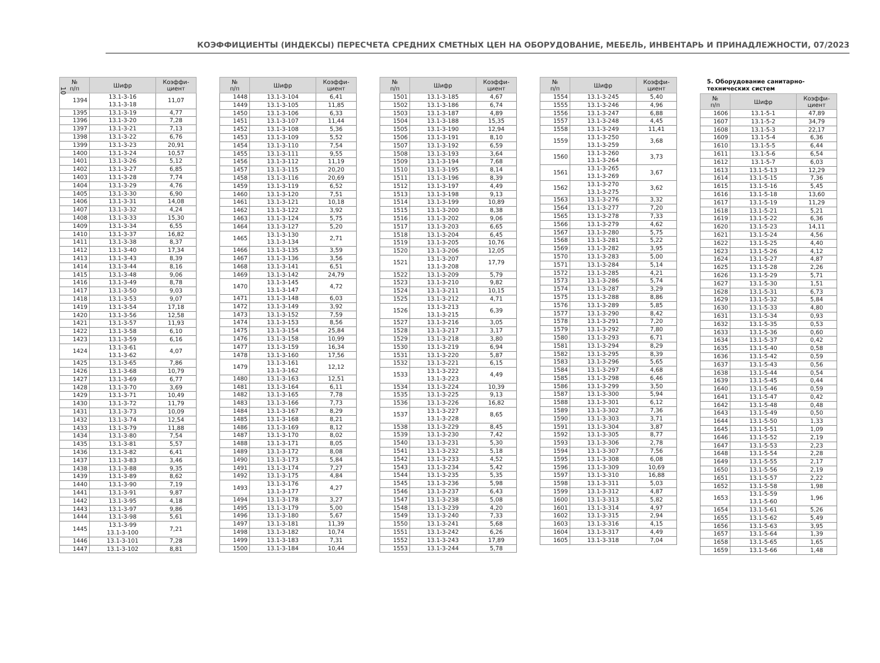10
КОЭФФИЦИЕНТЫ (ИНДЕКСЫ) ПЕРЕСЧЕТА СРЕДНИХ СМЕТНЫХ ЦЕН НА ОБОРУДОВАНИЕ, МЕБЕЛЬ, ИНВЕНТАРЬ И ПРИНАДЛЕЖНОСТИ, 07/2023
| № п/п | Шифр | Коэффи- циент |
| --- | --- | --- |
| 1394 | 13.1-3-16 13.1-3-18 | 11,07 |
| 1395 | 13.1-3-19 | 4,77 |
| 1396 | 13.1-3-20 | 7,28 |
| 1397 | 13.1-3-21 | 7,13 |
| 1398 | 13.1-3-22 | 6,76 |
| 1399 | 13.1-3-23 | 20,91 |
| 1400 | 13.1-3-24 | 10,57 |
| 1401 | 13.1-3-26 | 5,12 |
| 1402 | 13.1-3-27 | 6,85 |
| 1403 | 13.1-3-28 | 7,74 |
| 1404 | 13.1-3-29 | 4,76 |
| 1405 | 13.1-3-30 | 6,90 |
| 1406 | 13.1-3-31 | 14,08 |
| 1407 | 13.1-3-32 | 4,24 |
| 1408 | 13.1-3-33 | 15,30 |
| 1409 | 13.1-3-34 | 6,55 |
| 1410 | 13.1-3-37 | 16,82 |
| 1411 | 13.1-3-38 | 8,37 |
| 1412 | 13.1-3-40 | 17,34 |
| 1413 | 13.1-3-43 | 8,39 |
| 1414 | 13.1-3-44 | 8,16 |
| 1415 | 13.1-3-48 | 9,06 |
| 1416 | 13.1-3-49 | 8,78 |
| 1417 | 13.1-3-50 | 9,03 |
| 1418 | 13.1-3-53 | 9,07 |
| 1419 | 13.1-3-54 | 17,18 |
| 1420 | 13.1-3-56 | 12,58 |
| 1421 | 13.1-3-57 | 11,93 |
| 1422 | 13.1-3-58 | 6,10 |
| 1423 | 13.1-3-59 | 6,16 |
| 1424 | 13.1-3-61 13.1-3-62 | 4,07 |
| 1425 | 13.1-3-65 | 7,86 |
| 1426 | 13.1-3-68 | 10,79 |
| 1427 | 13.1-3-69 | 6,77 |
| 1428 | 13.1-3-70 | 3,69 |
| 1429 | 13.1-3-71 | 10,49 |
| 1430 | 13.1-3-72 | 11,79 |
| 1431 | 13.1-3-73 | 10,09 |
| 1432 | 13.1-3-74 | 12,54 |
| 1433 | 13.1-3-79 | 11,88 |
| 1434 | 13.1-3-80 | 7,54 |
| 1435 | 13.1-3-81 | 5,57 |
| 1436 | 13.1-3-82 | 6,41 |
| 1437 | 13.1-3-83 | 3,46 |
| 1438 | 13.1-3-88 | 9,35 |
| 1439 | 13.1-3-89 | 8,62 |
| 1440 | 13.1-3-90 | 7,19 |
| 1441 | 13.1-3-91 | 9,87 |
| 1442 | 13.1-3-95 | 4,18 |
| 1443 | 13.1-3-97 | 9,86 |
| 1444 | 13.1-3-98 | 5,61 |
| 1445 | 13.1-3-99 13.1-3-100 | 7,21 |
| 1446 | 13.1-3-101 | 7,28 |
| 1447 | 13.1-3-102 | 8,81 |
| № п/п | Шифр | Коэффи- циент |
| --- | --- | --- |
| 1448 | 13.1-3-104 | 6,41 |
| 1449 | 13.1-3-105 | 11,85 |
| 1450 | 13.1-3-106 | 6,33 |
| 1451 | 13.1-3-107 | 11,44 |
| 1452 | 13.1-3-108 | 5,36 |
| 1453 | 13.1-3-109 | 5,52 |
| 1454 | 13.1-3-110 | 7,54 |
| 1455 | 13.1-3-111 | 9,55 |
| 1456 | 13.1-3-112 | 11,19 |
| 1457 | 13.1-3-115 | 20,20 |
| 1458 | 13.1-3-116 | 20,69 |
| 1459 | 13.1-3-119 | 6,52 |
| 1460 | 13.1-3-120 | 7,51 |
| 1461 | 13.1-3-121 | 10,18 |
| 1462 | 13.1-3-122 | 3,92 |
| 1463 | 13.1-3-124 | 5,75 |
| 1464 | 13.1-3-127 | 5,20 |
| 1465 | 13.1-3-130 13.1-3-134 | 2,71 |
| 1466 | 13.1-3-135 | 3,59 |
| 1467 | 13.1-3-136 | 3,56 |
| 1468 | 13.1-3-141 | 6,51 |
| 1469 | 13.1-3-142 | 24,79 |
| 1470 | 13.1-3-145 13.1-3-147 | 4,72 |
| 1471 | 13.1-3-148 | 6,03 |
| 1472 | 13.1-3-149 | 3,92 |
| 1473 | 13.1-3-152 | 7,59 |
| 1474 | 13.1-3-153 | 8,56 |
| 1475 | 13.1-3-154 | 25,84 |
| 1476 | 13.1-3-158 | 10,99 |
| 1477 | 13.1-3-159 | 16,34 |
| 1478 | 13.1-3-160 | 17,56 |
| 1479 | 13.1-3-161 13.1-3-162 | 12,12 |
| 1480 | 13.1-3-163 | 12,51 |
| 1481 | 13.1-3-164 | 6,11 |
| 1482 | 13.1-3-165 | 7,78 |
| 1483 | 13.1-3-166 | 7,73 |
| 1484 | 13.1-3-167 | 8,29 |
| 1485 | 13.1-3-168 | 8,21 |
| 1486 | 13.1-3-169 | 8,12 |
| 1487 | 13.1-3-170 | 8,02 |
| 1488 | 13.1-3-171 | 8,05 |
| 1489 | 13.1-3-172 | 8,08 |
| 1490 | 13.1-3-173 | 5,84 |
| 1491 | 13.1-3-174 | 7,27 |
| 1492 | 13.1-3-175 | 4,84 |
| 1493 | 13.1-3-176 13.1-3-177 | 4,27 |
| 1494 | 13.1-3-178 | 3,27 |
| 1495 | 13.1-3-179 | 5,00 |
| 1496 | 13.1-3-180 | 5,67 |
| 1497 | 13.1-3-181 | 11,39 |
| 1498 | 13.1-3-182 | 10,74 |
| 1499 | 13.1-3-183 | 7,31 |
| 1500 | 13.1-3-184 | 10,44 |
| № п/п | Шифр | Коэффи- циент |
| --- | --- | --- |
| 1501 | 13.1-3-185 | 4,67 |
| 1502 | 13.1-3-186 | 6,74 |
| 1503 | 13.1-3-187 | 4,89 |
| 1504 | 13.1-3-188 | 15,35 |
| 1505 | 13.1-3-190 | 12,94 |
| 1506 | 13.1-3-191 | 8,10 |
| 1507 | 13.1-3-192 | 6,59 |
| 1508 | 13.1-3-193 | 3,64 |
| 1509 | 13.1-3-194 | 7,68 |
| 1510 | 13.1-3-195 | 8,14 |
| 1511 | 13.1-3-196 | 8,39 |
| 1512 | 13.1-3-197 | 4,49 |
| 1513 | 13.1-3-198 | 9,13 |
| 1514 | 13.1-3-199 | 10,89 |
| 1515 | 13.1-3-200 | 8,38 |
| 1516 | 13.1-3-202 | 9,06 |
| 1517 | 13.1-3-203 | 6,65 |
| 1518 | 13.1-3-204 | 6,45 |
| 1519 | 13.1-3-205 | 10,76 |
| 1520 | 13.1-3-206 | 12,05 |
| 1521 | 13.1-3-207 13.1-3-208 | 17,79 |
| 1522 | 13.1-3-209 | 5,79 |
| 1523 | 13.1-3-210 | 9,82 |
| 1524 | 13.1-3-211 | 10,15 |
| 1525 | 13.1-3-212 | 4,71 |
| 1526 | 13.1-3-213 13.1-3-215 | 6,39 |
| 1527 | 13.1-3-216 | 3,05 |
| 1528 | 13.1-3-217 | 3,17 |
| 1529 | 13.1-3-218 | 3,80 |
| 1530 | 13.1-3-219 | 6,94 |
| 1531 | 13.1-3-220 | 5,87 |
| 1532 | 13.1-3-221 | 6,15 |
| 1533 | 13.1-3-222 13.1-3-223 | 4,49 |
| 1534 | 13.1-3-224 | 10,39 |
| 1535 | 13.1-3-225 | 9,13 |
| 1536 | 13.1-3-226 | 16,82 |
| 1537 | 13.1-3-227 13.1-3-228 | 8,65 |
| 1538 | 13.1-3-229 | 8,45 |
| 1539 | 13.1-3-230 | 7,42 |
| 1540 | 13.1-3-231 | 5,30 |
| 1541 | 13.1-3-232 | 5,18 |
| 1542 | 13.1-3-233 | 4,52 |
| 1543 | 13.1-3-234 | 5,42 |
| 1544 | 13.1-3-235 | 5,35 |
| 1545 | 13.1-3-236 | 5,98 |
| 1546 | 13.1-3-237 | 6,43 |
| 1547 | 13.1-3-238 | 5,08 |
| 1548 | 13.1-3-239 | 4,20 |
| 1549 | 13.1-3-240 | 7,33 |
| 1550 | 13.1-3-241 | 5,68 |
| 1551 | 13.1-3-242 | 6,26 |
| 1552 | 13.1-3-243 | 17,89 |
| 1553 | 13.1-3-244 | 5,78 |
| № п/п | Шифр | Коэффи- циент |
| --- | --- | --- |
| 1554 | 13.1-3-245 | 5,40 |
| 1555 | 13.1-3-246 | 4,96 |
| 1556 | 13.1-3-247 | 6,88 |
| 1557 | 13.1-3-248 | 4,45 |
| 1558 | 13.1-3-249 | 11,41 |
| 1559 | 13.1-3-250 13.1-3-259 | 3,68 |
| 1560 | 13.1-3-260 13.1-3-264 | 3,73 |
| 1561 | 13.1-3-265 13.1-3-269 | 3,67 |
| 1562 | 13.1-3-270 13.1-3-275 | 3,62 |
| 1563 | 13.1-3-276 | 3,32 |
| 1564 | 13.1-3-277 | 7,20 |
| 1565 | 13.1-3-278 | 7,33 |
| 1566 | 13.1-3-279 | 4,62 |
| 1567 | 13.1-3-280 | 5,75 |
| 1568 | 13.1-3-281 | 5,22 |
| 1569 | 13.1-3-282 | 3,95 |
| 1570 | 13.1-3-283 | 5,00 |
| 1571 | 13.1-3-284 | 5,14 |
| 1572 | 13.1-3-285 | 4,21 |
| 1573 | 13.1-3-286 | 5,74 |
| 1574 | 13.1-3-287 | 3,29 |
| 1575 | 13.1-3-288 | 8,86 |
| 1576 | 13.1-3-289 | 5,85 |
| 1577 | 13.1-3-290 | 8,42 |
| 1578 | 13.1-3-291 | 7,20 |
| 1579 | 13.1-3-292 | 7,80 |
| 1580 | 13.1-3-293 | 6,71 |
| 1581 | 13.1-3-294 | 8,29 |
| 1582 | 13.1-3-295 | 8,39 |
| 1583 | 13.1-3-296 | 5,65 |
| 1584 | 13.1-3-297 | 4,68 |
| 1585 | 13.1-3-298 | 6,46 |
| 1586 | 13.1-3-299 | 3,50 |
| 1587 | 13.1-3-300 | 5,94 |
| 1588 | 13.1-3-301 | 6,12 |
| 1589 | 13.1-3-302 | 7,36 |
| 1590 | 13.1-3-303 | 3,71 |
| 1591 | 13.1-3-304 | 3,87 |
| 1592 | 13.1-3-305 | 8,77 |
| 1593 | 13.1-3-306 | 2,78 |
| 1594 | 13.1-3-307 | 7,56 |
| 1595 | 13.1-3-308 | 6,08 |
| 1596 | 13.1-3-309 | 10,69 |
| 1597 | 13.1-3-310 | 16,88 |
| 1598 | 13.1-3-311 | 5,03 |
| 1599 | 13.1-3-312 | 4,87 |
| 1600 | 13.1-3-313 | 5,82 |
| 1601 | 13.1-3-314 | 4,97 |
| 1602 | 13.1-3-315 | 2,94 |
| 1603 | 13.1-3-316 | 4,15 |
| 1604 | 13.1-3-317 | 4,49 |
| 1605 | 13.1-3-318 | 7,04 |
5. Оборудование санитарно-технических систем
| № п/п | Шифр | Коэффи- циент |
| --- | --- | --- |
| 1606 | 13.1-5-1 | 47,89 |
| 1607 | 13.1-5-2 | 34,79 |
| 1608 | 13.1-5-3 | 22,17 |
| 1609 | 13.1-5-4 | 6,36 |
| 1610 | 13.1-5-5 | 6,44 |
| 1611 | 13.1-5-6 | 6,54 |
| 1612 | 13.1-5-7 | 6,03 |
| 1613 | 13.1-5-13 | 12,29 |
| 1614 | 13.1-5-15 | 7,36 |
| 1615 | 13.1-5-16 | 5,45 |
| 1616 | 13.1-5-18 | 13,60 |
| 1617 | 13.1-5-19 | 11,29 |
| 1618 | 13.1-5-21 | 5,21 |
| 1619 | 13.1-5-22 | 6,36 |
| 1620 | 13.1-5-23 | 14,11 |
| 1621 | 13.1-5-24 | 4,56 |
| 1622 | 13.1-5-25 | 4,40 |
| 1623 | 13.1-5-26 | 4,12 |
| 1624 | 13.1-5-27 | 4,87 |
| 1625 | 13.1-5-28 | 2,26 |
| 1626 | 13.1-5-29 | 5,71 |
| 1627 | 13.1-5-30 | 1,51 |
| 1628 | 13.1-5-31 | 6,73 |
| 1629 | 13.1-5-32 | 5,84 |
| 1630 | 13.1-5-33 | 4,80 |
| 1631 | 13.1-5-34 | 0,93 |
| 1632 | 13.1-5-35 | 0,53 |
| 1633 | 13.1-5-36 | 0,60 |
| 1634 | 13.1-5-37 | 0,42 |
| 1635 | 13.1-5-40 | 0,58 |
| 1636 | 13.1-5-42 | 0,59 |
| 1637 | 13.1-5-43 | 0,56 |
| 1638 | 13.1-5-44 | 0,54 |
| 1639 | 13.1-5-45 | 0,44 |
| 1640 | 13.1-5-46 | 0,59 |
| 1641 | 13.1-5-47 | 0,42 |
| 1642 | 13.1-5-48 | 0,48 |
| 1643 | 13.1-5-49 | 0,50 |
| 1644 | 13.1-5-50 | 1,33 |
| 1645 | 13.1-5-51 | 1,09 |
| 1646 | 13.1-5-52 | 2,19 |
| 1647 | 13.1-5-53 | 2,23 |
| 1648 | 13.1-5-54 | 2,28 |
| 1649 | 13.1-5-55 | 2,17 |
| 1650 | 13.1-5-56 | 2,19 |
| 1651 | 13.1-5-57 | 2,22 |
| 1652 | 13.1-5-58 | 1,98 |
| 1653 | 13.1-5-59 13.1-5-60 | 1,96 |
| 1654 | 13.1-5-61 | 5,26 |
| 1655 | 13.1-5-62 | 5,49 |
| 1656 | 13.1-5-63 | 3,95 |
| 1657 | 13.1-5-64 | 1,39 |
| 1658 | 13.1-5-65 | 1,65 |
| 1659 | 13.1-5-66 | 1,48 |